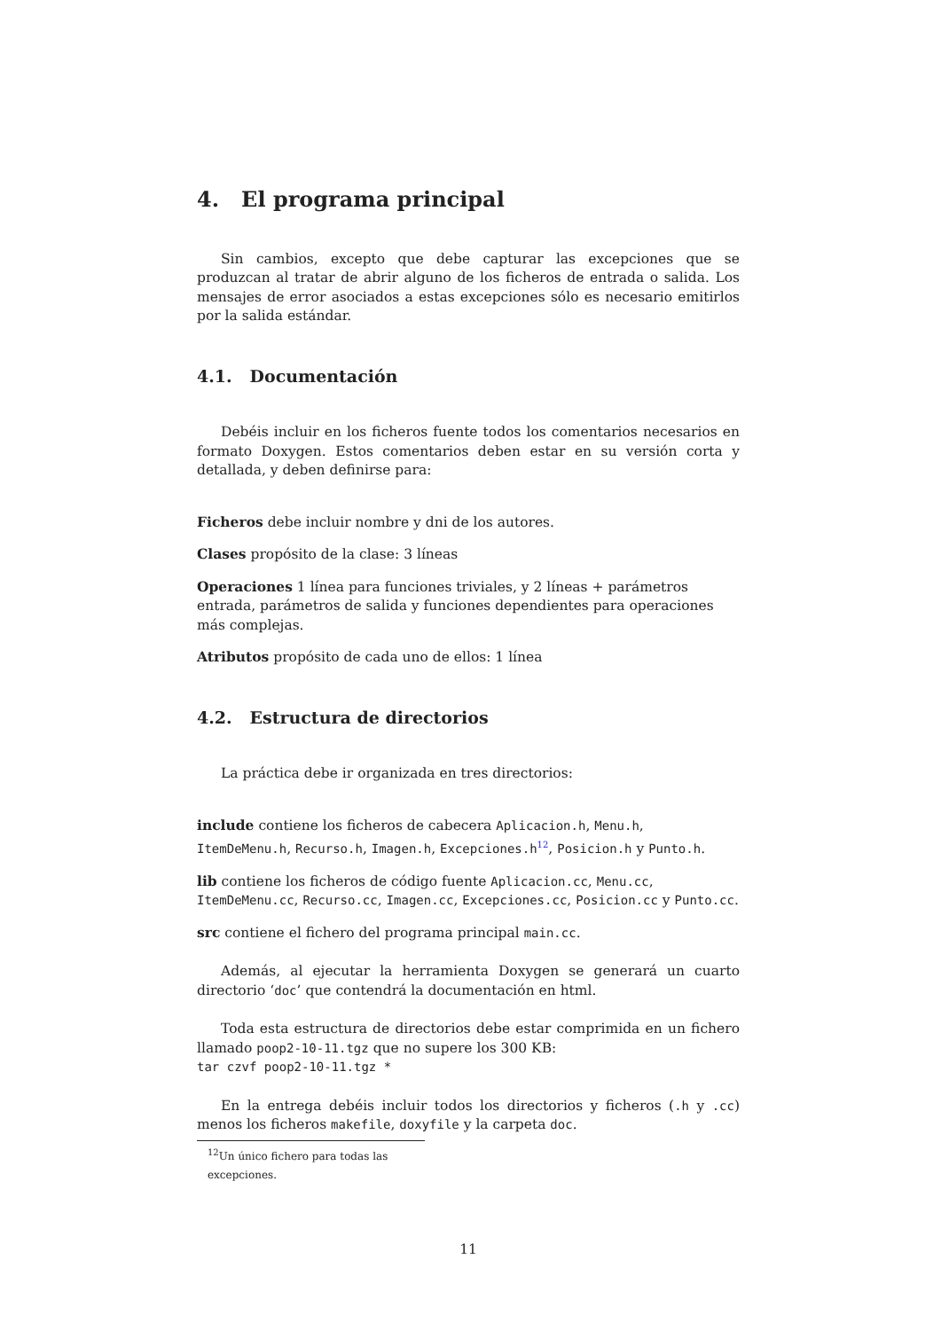4. El programa principal
Sin cambios, excepto que debe capturar las excepciones que se produzcan al tratar de abrir alguno de los ficheros de entrada o salida. Los mensajes de error asociados a estas excepciones sólo es necesario emitirlos por la salida estándar.
4.1. Documentación
Debéis incluir en los ficheros fuente todos los comentarios necesarios en formato Doxygen. Estos comentarios deben estar en su versión corta y detallada, y deben definirse para:
Ficheros
debe incluir nombre y dni de los autores.
Clases
propósito de la clase: 3 líneas
Operaciones
1 línea para funciones triviales, y 2 líneas + parámetros entrada, parámetros de salida y funciones dependientes para operaciones más complejas.
Atributos
propósito de cada uno de ellos: 1 línea
4.2. Estructura de directorios
La práctica debe ir organizada en tres directorios:
include
contiene los ficheros de cabecera Aplicacion.h, Menu.h, ItemDeMenu.h, Recurso.h, Imagen.h, Excepciones.h<sup>12</sup>, Posicion.h y Punto.h.
lib
contiene los ficheros de código fuente Aplicacion.cc, Menu.cc, ItemDeMenu.cc, Recurso.cc, Imagen.cc, Excepciones.cc, Posicion.cc y Punto.cc.
src
contiene el fichero del programa principal main.cc.
Además, al ejecutar la herramienta Doxygen se generará un cuarto directorio ‘doc’ que contendrá la documentación en html.
Toda esta estructura de directorios debe estar comprimida en un fichero llamado poop2-10-11.tgz que no supere los 300 KB:
tar czvf poop2-10-11.tgz *
En la entrega debéis incluir todos los directorios y ficheros (.h y .cc) menos los ficheros makefile, doxyfile y la carpeta doc.
<sup>12</sup> Un único fichero para todas las excepciones.
11